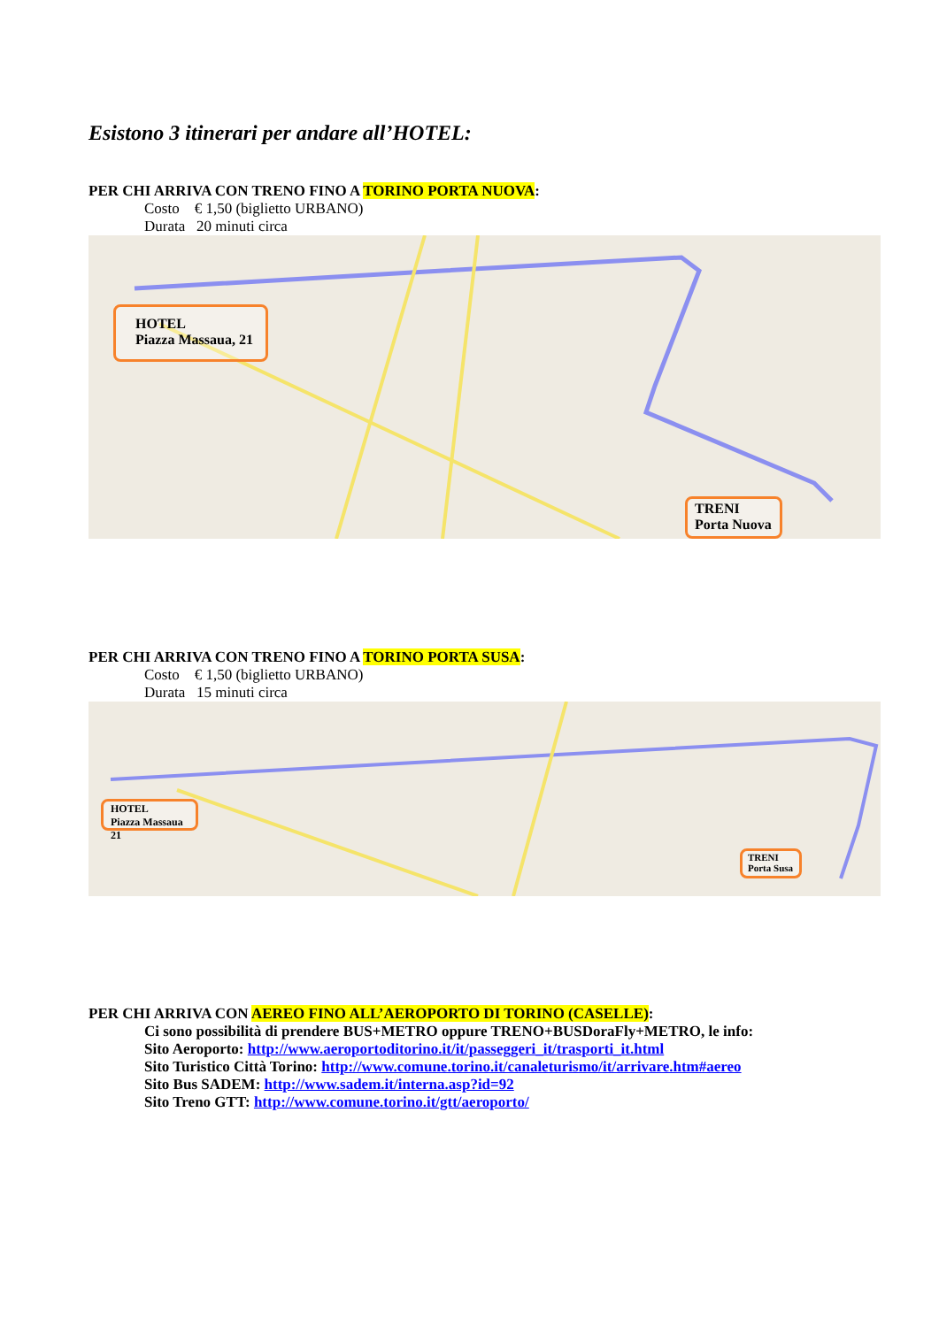Esistono 3 itinerari per andare all’HOTEL:
PER CHI ARRIVA CON TRENO FINO A TORINO PORTA NUOVA:
Costo € 1,50 (biglietto URBANO)
Durata 20 minuti circa
HOTEL
Piazza Massaua, 21
TRENI
Porta Nuova
PER CHI ARRIVA CON TRENO FINO A TORINO PORTA SUSA:
Costo € 1,50 (biglietto URBANO)
Durata 15 minuti circa
HOTEL
Piazza Massaua 21
TRENI
Porta Susa
PER CHI ARRIVA CON AEREO FINO ALL’AEROPORTO DI TORINO (CASELLE):
Ci sono possibilità di prendere BUS+METRO oppure TRENO+BUSDoraFly+METRO, le info:
Sito Aeroporto: http://www.aeroportoditorino.it/it/passeggeri_it/trasporti_it.html
Sito Turistico Città Torino: http://www.comune.torino.it/canaleturismo/it/arrivare.htm#aereo
Sito Bus SADEM: http://www.sadem.it/interna.asp?id=92
Sito Treno GTT: http://www.comune.torino.it/gtt/aeroporto/